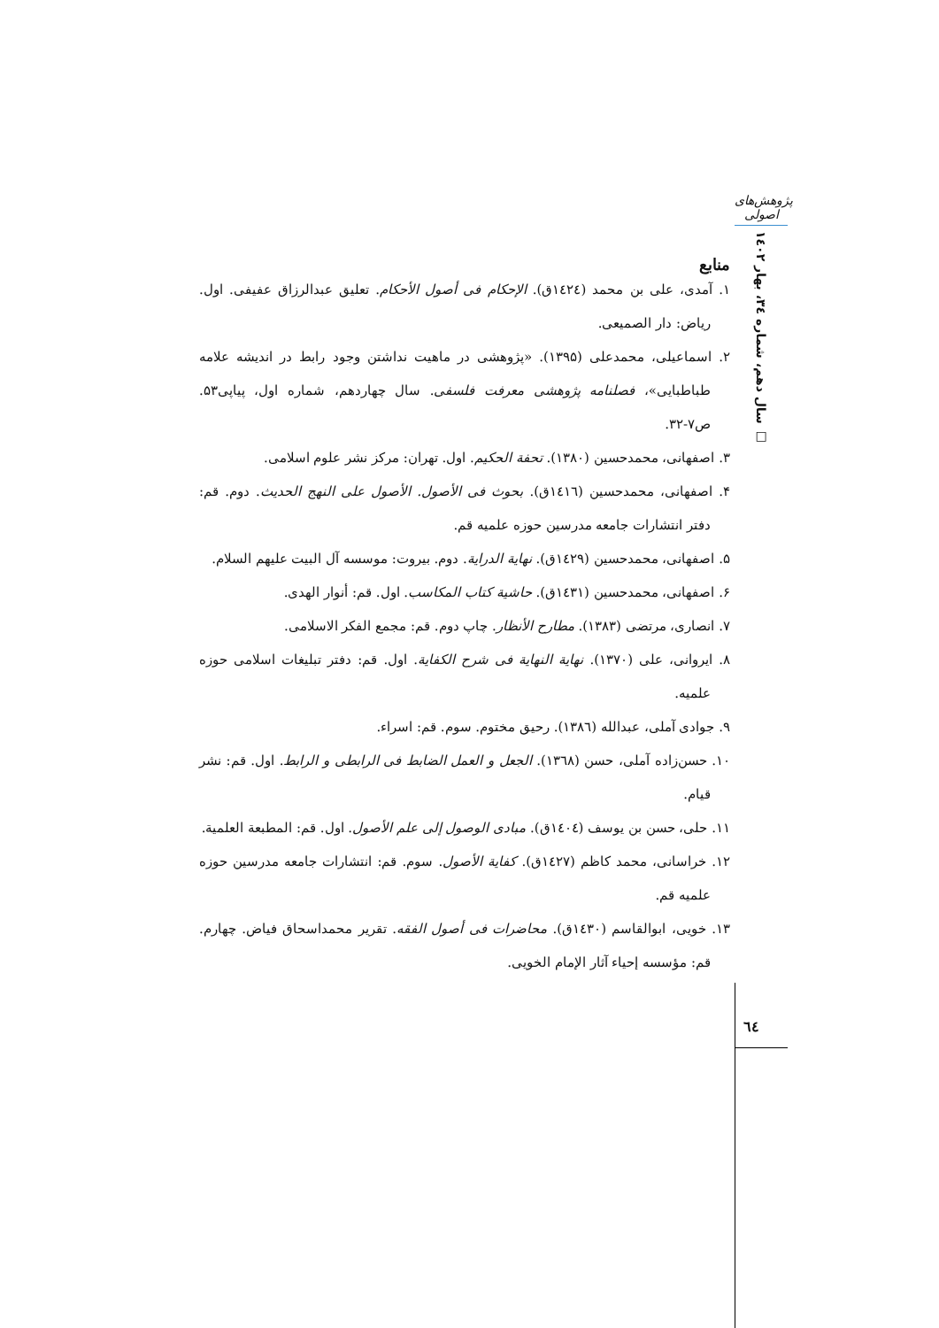پژوهش‌های اصولی
سال دهم، شماره ۳٤، بهار ۱٤۰۲ □
منابع
۱. آمدی، علی بن محمد (١٤٢٤ق). الإحکام فی أصول الأحکام. تعلیق عبدالرزاق عفیفی. اول. ریاض: دار الصمیعی.
۲. اسماعیلی، محمدعلی (۱۳۹۵). «پژوهشی در ماهیت نداشتن وجود رابط در اندیشه علامه طباطبایی»، فصلنامه پژوهشی معرفت فلسفی. سال چهاردهم، شماره اول، پیاپی۵۳. ص۷-۳۲.
۳. اصفهانی، محمدحسین (۱۳۸۰). تحفة الحکیم. اول. تهران: مرکز نشر علوم اسلامی.
۴. اصفهانی، محمدحسین (١٤١٦ق). بحوث فی الأصول. الأصول علی النهج الحدیث. دوم. قم: دفتر انتشارات جامعه مدرسین حوزه علمیه قم.
۵. اصفهانی، محمدحسین (١٤٢٩ق). نهایة الدرایة. دوم. بیروت: موسسه آل البیت علیهم السلام.
۶. اصفهانی، محمدحسین (١٤٣١ق). حاشیة کتاب المکاسب. اول. قم: أنوار الهدی.
۷. انصاری، مرتضی (۱۳۸۳). مطارح الأنظار. چاپ دوم. قم: مجمع الفکر الاسلامی.
۸. ایروانی، علی (۱۳۷۰). نهایة النهایة فی شرح الکفایة. اول. قم: دفتر تبلیغات اسلامی حوزه علمیه.
۹. جوادی آملی، عبدالله (١٣٨٦). رحیق مختوم. سوم. قم: اسراء.
۱۰. حسن‌زاده آملی، حسن (١٣٦٨). الجعل و العمل الضابط فی الرابطی و الرابط. اول. قم: نشر قیام.
۱۱. حلی، حسن بن یوسف (١٤٠٤ق). مبادی الوصول إلی علم الأصول. اول. قم: المطبعة العلمیة.
۱۲. خراسانی، محمد کاظم (١٤٢٧ق). کفایة الأصول. سوم. قم: انتشارات جامعه مدرسین حوزه علمیه قم.
۱۳. خویی، ابوالقاسم (١٤٣٠ق). محاضرات فی أصول الفقه. تقریر محمداسحاق فیاض. چهارم. قم: مؤسسه إحیاء آثار الإمام الخویی.
٦٤